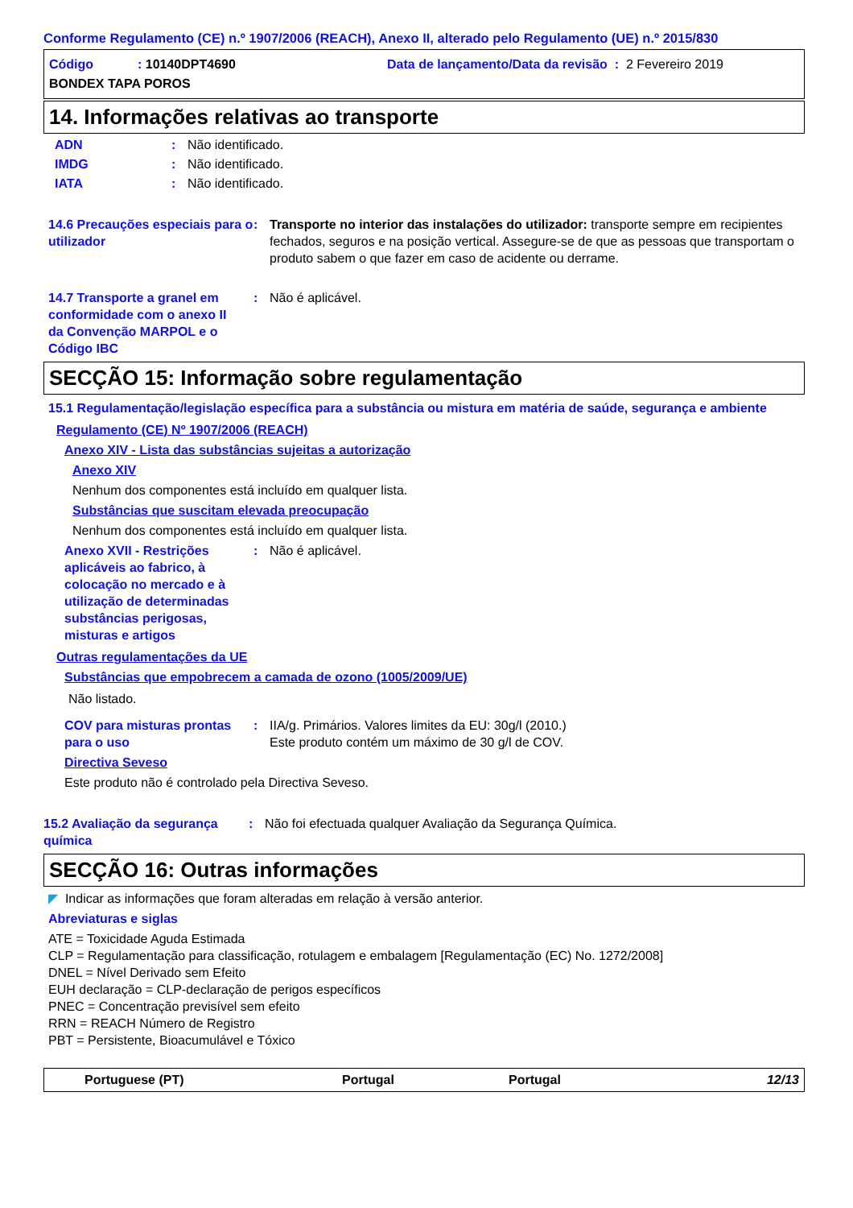Conforme Regulamento (CE) n.º 1907/2006 (REACH), Anexo II, alterado pelo Regulamento (UE) n.º 2015/830
Código: 10140DPT4690 Data de lançamento/Data da revisão : 2 Fevereiro 2019
BONDEX TAPA POROS
14. Informações relativas ao transporte
ADN: Não identificado.
IMDG: Não identificado.
IATA: Não identificado.
14.6 Precauções especiais para o utilizador: Transporte no interior das instalações do utilizador: transporte sempre em recipientes fechados, seguros e na posição vertical. Assegure-se de que as pessoas que transportam o produto sabem o que fazer em caso de acidente ou derrame.
14.7 Transporte a granel em conformidade com o anexo II da Convenção MARPOL e o Código IBC: Não é aplicável.
SECÇÃO 15: Informação sobre regulamentação
15.1 Regulamentação/legislação específica para a substância ou mistura em matéria de saúde, segurança e ambiente
Regulamento (CE) Nº 1907/2006 (REACH)
Anexo XIV - Lista das substâncias sujeitas a autorização
Anexo XIV
Nenhum dos componentes está incluído em qualquer lista.
Substâncias que suscitam elevada preocupação
Nenhum dos componentes está incluído em qualquer lista.
Anexo XVII - Restrições aplicáveis ao fabrico, à colocação no mercado e à utilização de determinadas substâncias perigosas, misturas e artigos: Não é aplicável.
Outras regulamentações da UE
Substâncias que empobrecem a camada de ozono (1005/2009/UE)
Não listado.
COV para misturas prontas para o uso: IIA/g. Primários. Valores limites da EU: 30g/l (2010.)
Este produto contém um máximo de 30 g/l de COV.
Directiva Seveso
Este produto não é controlado pela Directiva Seveso.
15.2 Avaliação da segurança química: Não foi efectuada qualquer Avaliação da Segurança Química.
SECÇÃO 16: Outras informações
◤ Indicar as informações que foram alteradas em relação à versão anterior.
Abreviaturas e siglas
ATE = Toxicidade Aguda Estimada
CLP = Regulamentação para classificação, rotulagem e embalagem [Regulamentação (EC) No. 1272/2008]
DNEL = Nível Derivado sem Efeito
EUH declaração = CLP-declaração de perigos específicos
PNEC = Concentração previsível sem efeito
RRN = REACH Número de Registro
PBT = Persistente, Bioacumulável e Tóxico
Portuguese (PT) Portugal Portugal 12/13